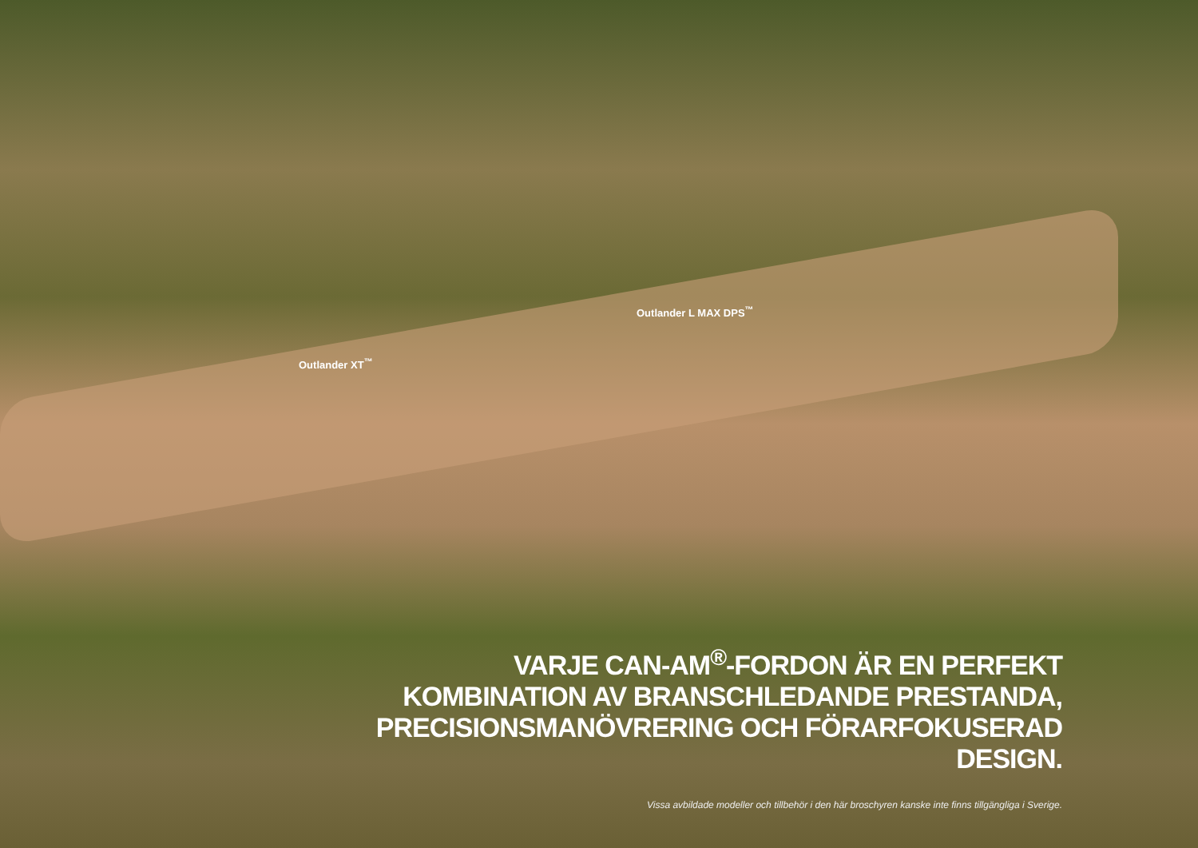Outlander L MAX DPS<sup>™</sup>
Outlander XT<sup>™</sup>
VARJE CAN-AM<sup>®</sup>-FORDON ÄR EN PERFEKT
KOMBINATION AV BRANSCHLEDANDE PRESTANDA,
PRECISIONSMANÖVRERING OCH FÖRARFOKUSERAD DESIGN.
Vissa avbildade modeller och tillbehör i den här broschyren kanske inte finns tillgängliga i Sverige.